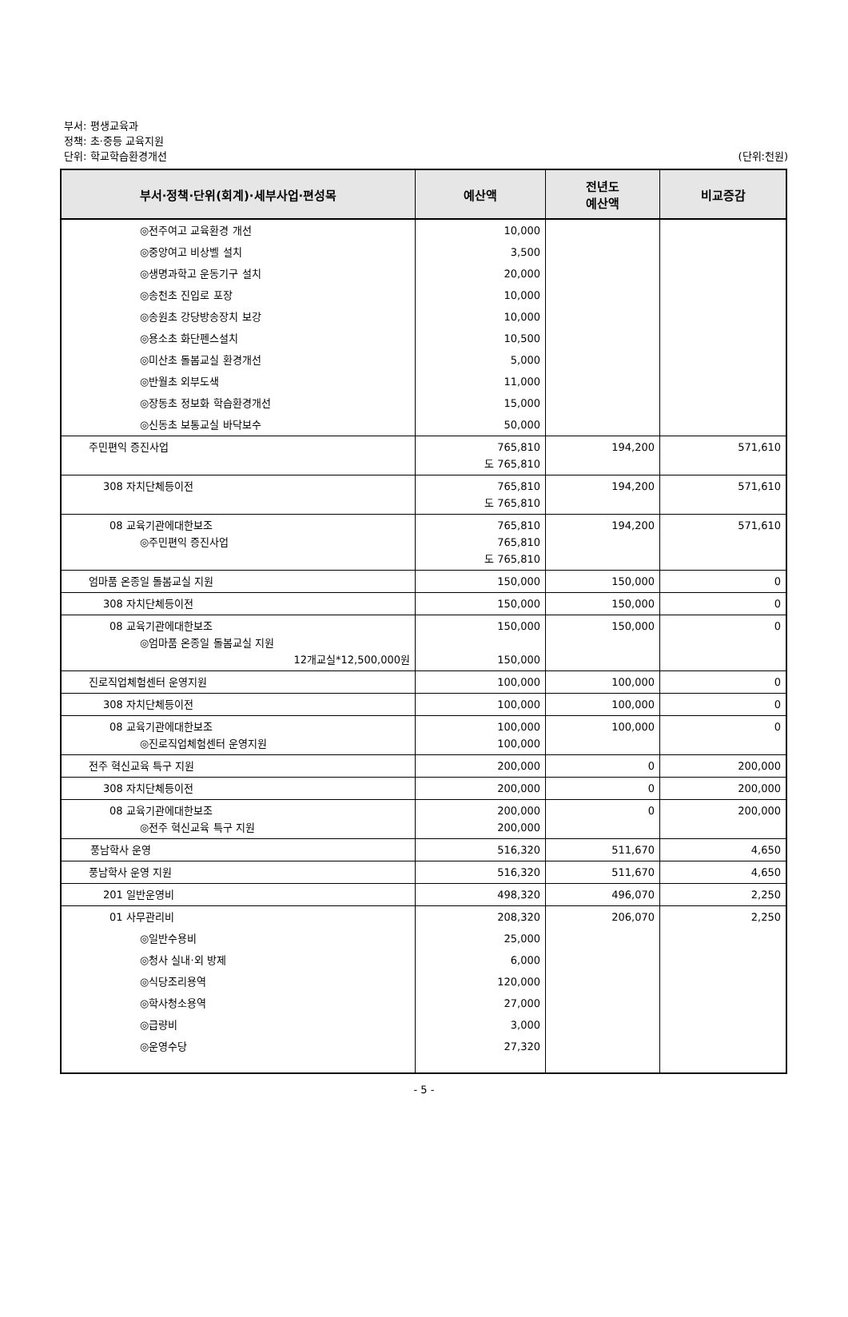부서: 평생교육과
정책: 초·중등 교육지원
단위: 학교학습환경개선 (단위:천원)
| 부서·정책·단위(회계)·세부사업·편성목 | 예산액 | 전년도 예산액 | 비교증감 |
| --- | --- | --- | --- |
| ◎전주여고 교육환경 개선 | 10,000 | | |
| ◎중앙여고 비상벨 설치 | 3,500 | | |
| ◎생명과학고 운동기구 설치 | 20,000 | | |
| ◎송천초 진입로 포장 | 10,000 | | |
| ◎송원초 강당방송장치 보강 | 10,000 | | |
| ◎용소초 화단펜스설치 | 10,500 | | |
| ◎미산초 돌봄교실 환경개선 | 5,000 | | |
| ◎반월초 외부도색 | 11,000 | | |
| ◎장동초 정보화 학습환경개선 | 15,000 | | |
| ◎신동초 보통교실 바닥보수 | 50,000 | | |
| 주민편익 증진사업 | 765,810 도 765,810 | 194,200 | 571,610 |
| 308 자치단체등이전 | 765,810 도 765,810 | 194,200 | 571,610 |
| 08 교육기관에대한보조 ◎주민편익 증진사업 | 765,810 765,810 도 765,810 | 194,200 | 571,610 |
| 엄마품 온종일 돌봄교실 지원 | 150,000 | 150,000 | 0 |
| 308 자치단체등이전 | 150,000 | 150,000 | 0 |
| 08 교육기관에대한보조 ◎엄마품 온종일 돌봄교실 지원 12개교실*12,500,000원 | 150,000 150,000 | 150,000 | 0 |
| 진로직업체험센터 운영지원 | 100,000 | 100,000 | 0 |
| 308 자치단체등이전 | 100,000 | 100,000 | 0 |
| 08 교육기관에대한보조 ◎진로직업체험센터 운영지원 | 100,000 100,000 | 100,000 | 0 |
| 전주 혁신교육 특구 지원 | 200,000 | 0 | 200,000 |
| 308 자치단체등이전 | 200,000 | 0 | 200,000 |
| 08 교육기관에대한보조 ◎전주 혁신교육 특구 지원 | 200,000 200,000 | 0 | 200,000 |
| 풍남학사 운영 | 516,320 | 511,670 | 4,650 |
| 풍남학사 운영 지원 | 516,320 | 511,670 | 4,650 |
| 201 일반운영비 | 498,320 | 496,070 | 2,250 |
| 01 사무관리비 | 208,320 | 206,070 | 2,250 |
| ◎일반수용비 | 25,000 | | |
| ◎청사 실내·외 방제 | 6,000 | | |
| ◎식당조리용역 | 120,000 | | |
| ◎학사청소용역 | 27,000 | | |
| ◎급량비 | 3,000 | | |
| ◎운영수당 | 27,320 | | |
- 5 -